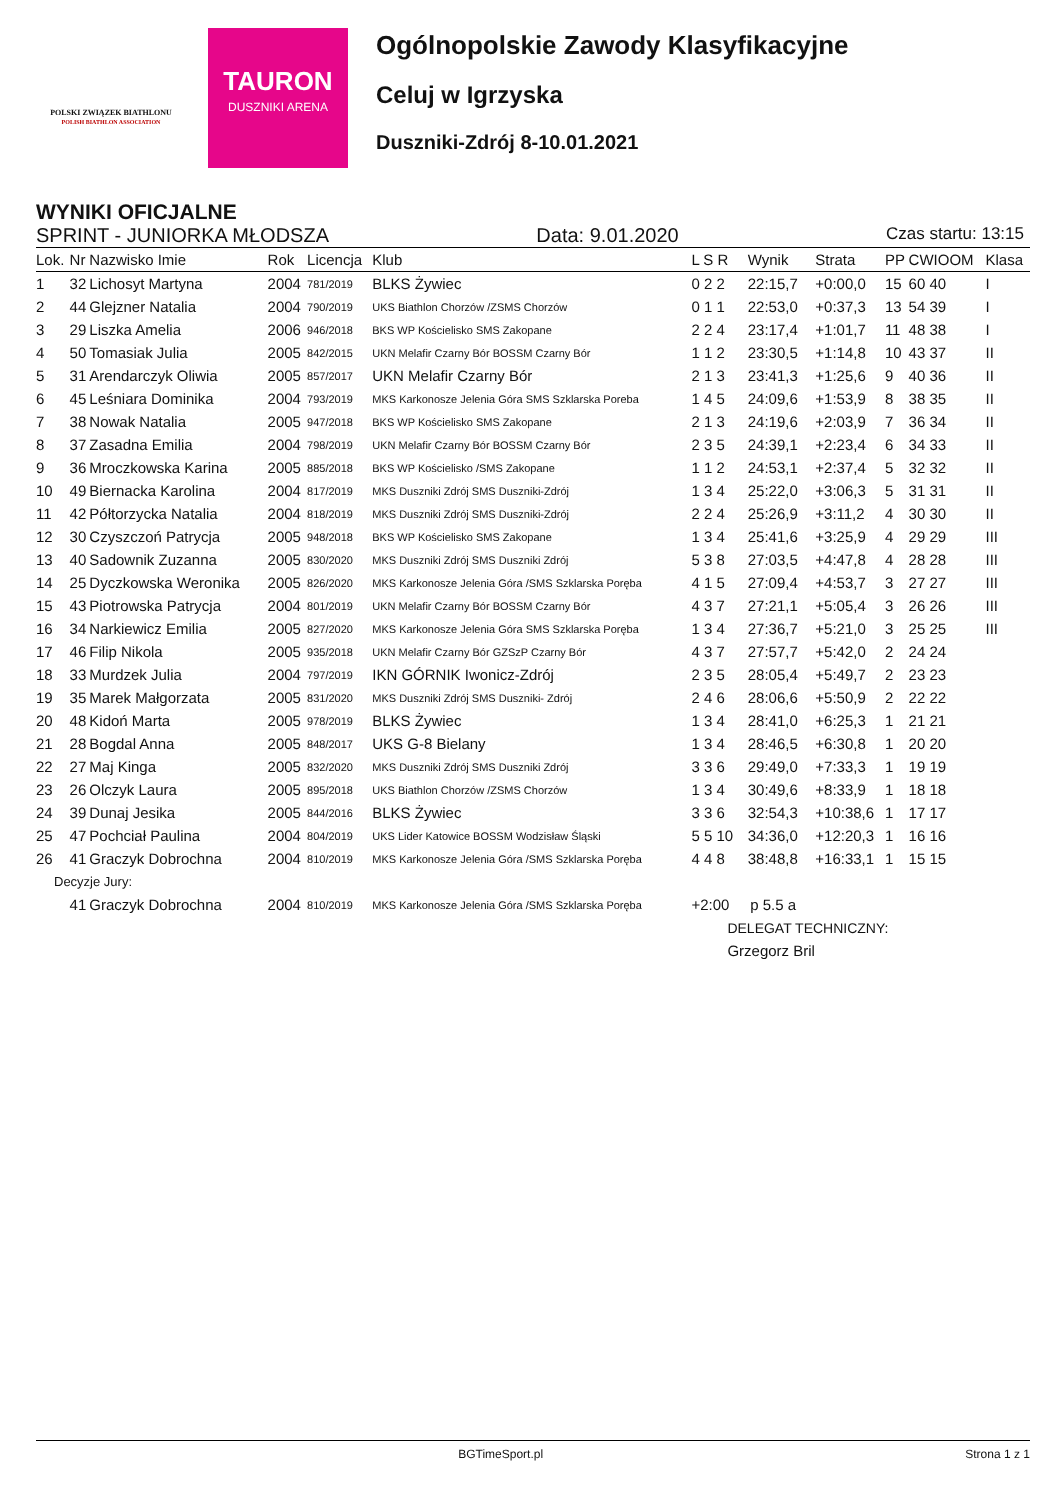POLSKI ZWIĄZEK BIATHLONU
POLISH BIATHLON ASSOCIATION
TAURON
DUSZNIKI ARENA
Ogólnopolskie Zawody Klasyfikacyjne
Celuj w Igrzyska
Duszniki-Zdrój 8-10.01.2021
WYNIKI OFICJALNE
SPRINT - JUNIORKA MŁODSZA Data: 9.01.2020 Czas startu: 13:15
| Lok. | Nr | Nazwisko Imie | Rok | Licencja | Klub | L S R | Wynik | Strata | PP | CWIOOM | Klasa |
| --- | --- | --- | --- | --- | --- | --- | --- | --- | --- | --- | --- |
| 1 | 32 | Lichosyt Martyna | 2004 | 781/2019 | BLKS Żywiec | 0 2 2 | 22:15,7 | +0:00,0 | 15 | 60 40 | I |
| 2 | 44 | Glejzner Natalia | 2004 | 790/2019 | UKS Biathlon Chorzów /ZSMS Chorzów | 0 1 1 | 22:53,0 | +0:37,3 | 13 | 54 39 | I |
| 3 | 29 | Liszka Amelia | 2006 | 946/2018 | BKS WP Kościelisko SMS Zakopane | 2 2 4 | 23:17,4 | +1:01,7 | 11 | 48 38 | I |
| 4 | 50 | Tomasiak Julia | 2005 | 842/2015 | UKN Melafir Czarny Bór BOSSM Czarny Bór | 1 1 2 | 23:30,5 | +1:14,8 | 10 | 43 37 | II |
| 5 | 31 | Arendarczyk Oliwia | 2005 | 857/2017 | UKN Melafir Czarny Bór | 2 1 3 | 23:41,3 | +1:25,6 | 9 | 40 36 | II |
| 6 | 45 | Leśniara Dominika | 2004 | 793/2019 | MKS Karkonosze Jelenia Góra SMS Szklarska Poreba | 1 4 5 | 24:09,6 | +1:53,9 | 8 | 38 35 | II |
| 7 | 38 | Nowak Natalia | 2005 | 947/2018 | BKS WP Kościelisko SMS Zakopane | 2 1 3 | 24:19,6 | +2:03,9 | 7 | 36 34 | II |
| 8 | 37 | Zasadna Emilia | 2004 | 798/2019 | UKN Melafir Czarny Bór BOSSM Czarny Bór | 2 3 5 | 24:39,1 | +2:23,4 | 6 | 34 33 | II |
| 9 | 36 | Mroczkowska Karina | 2005 | 885/2018 | BKS WP Kościelisko /SMS Zakopane | 1 1 2 | 24:53,1 | +2:37,4 | 5 | 32 32 | II |
| 10 | 49 | Biernacka Karolina | 2004 | 817/2019 | MKS Duszniki Zdrój SMS Duszniki-Zdrój | 1 3 4 | 25:22,0 | +3:06,3 | 5 | 31 31 | II |
| 11 | 42 | Półtorzycka Natalia | 2004 | 818/2019 | MKS Duszniki Zdrój SMS Duszniki-Zdrój | 2 2 4 | 25:26,9 | +3:11,2 | 4 | 30 30 | II |
| 12 | 30 | Czyszczoń Patrycja | 2005 | 948/2018 | BKS WP Kościelisko SMS Zakopane | 1 3 4 | 25:41,6 | +3:25,9 | 4 | 29 29 | III |
| 13 | 40 | Sadownik Zuzanna | 2005 | 830/2020 | MKS Duszniki Zdrój SMS Duszniki Zdrój | 5 3 8 | 27:03,5 | +4:47,8 | 4 | 28 28 | III |
| 14 | 25 | Dyczkowska Weronika | 2005 | 826/2020 | MKS Karkonosze Jelenia Góra /SMS Szklarska Poręba | 4 1 5 | 27:09,4 | +4:53,7 | 3 | 27 27 | III |
| 15 | 43 | Piotrowska Patrycja | 2004 | 801/2019 | UKN Melafir Czarny Bór BOSSM Czarny Bór | 4 3 7 | 27:21,1 | +5:05,4 | 3 | 26 26 | III |
| 16 | 34 | Narkiewicz Emilia | 2005 | 827/2020 | MKS Karkonosze Jelenia Góra SMS Szklarska Poręba | 1 3 4 | 27:36,7 | +5:21,0 | 3 | 25 25 | III |
| 17 | 46 | Filip Nikola | 2005 | 935/2018 | UKN Melafir Czarny Bór GZSzP Czarny Bór | 4 3 7 | 27:57,7 | +5:42,0 | 2 | 24 24 | |
| 18 | 33 | Murdzek Julia | 2004 | 797/2019 | IKN GÓRNIK Iwonicz-Zdrój | 2 3 5 | 28:05,4 | +5:49,7 | 2 | 23 23 | |
| 19 | 35 | Marek Małgorzata | 2005 | 831/2020 | MKS Duszniki Zdrój SMS Duszniki- Zdrój | 2 4 6 | 28:06,6 | +5:50,9 | 2 | 22 22 | |
| 20 | 48 | Kidoń Marta | 2005 | 978/2019 | BLKS Żywiec | 1 3 4 | 28:41,0 | +6:25,3 | 1 | 21 21 | |
| 21 | 28 | Bogdal Anna | 2005 | 848/2017 | UKS G-8 Bielany | 1 3 4 | 28:46,5 | +6:30,8 | 1 | 20 20 | |
| 22 | 27 | Maj Kinga | 2005 | 832/2020 | MKS Duszniki Zdrój SMS Duszniki Zdrój | 3 3 6 | 29:49,0 | +7:33,3 | 1 | 19 19 | |
| 23 | 26 | Olczyk Laura | 2005 | 895/2018 | UKS Biathlon Chorzów /ZSMS Chorzów | 1 3 4 | 30:49,6 | +8:33,9 | 1 | 18 18 | |
| 24 | 39 | Dunaj Jesika | 2005 | 844/2016 | BLKS Żywiec | 3 3 6 | 32:54,3 | +10:38,6 | 1 | 17 17 | |
| 25 | 47 | Pochciał Paulina | 2004 | 804/2019 | UKS Lider Katowice BOSSM Wodzisław Śląski | 5 5 10 | 34:36,0 | +12:20,3 | 1 | 16 16 | |
| 26 | 41 | Graczyk Dobrochna | 2004 | 810/2019 | MKS Karkonosze Jelenia Góra /SMS Szklarska Poręba | 4 4 8 | 38:48,8 | +16:33,1 | 1 | 15 15 | |
| Decyzje Jury: | | | | | | | | | | | |
| | 41 | Graczyk Dobrochna | 2004 | 810/2019 | MKS Karkonosze Jelenia Góra /SMS Szklarska Poręba | +2:00 p 5.5 a | | | | | |
| | | | | | | DELEGAT TECHNICZNY: | | | | | |
| | | | | | | Grzegorz Bril | | | | | |
BGTimeSport.pl Strona 1 z 1